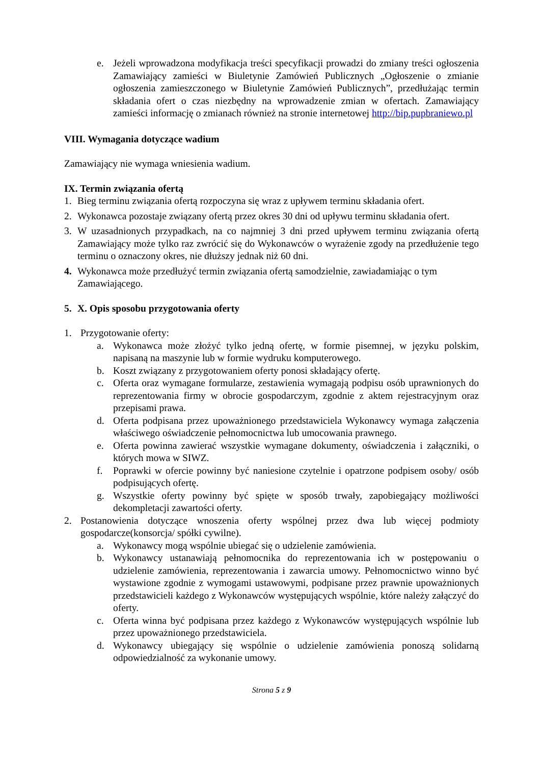e. Jeżeli wprowadzona modyfikacja treści specyfikacji prowadzi do zmiany treści ogłoszenia Zamawiający zamieści w Biuletynie Zamówień Publicznych „Ogłoszenie o zmianie ogłoszenia zamieszczonego w Biuletynie Zamówień Publicznych”, przedłużając termin składania ofert o czas niezbędny na wprowadzenie zmian w ofertach. Zamawiający zamieści informację o zmianach również na stronie internetowej http://bip.pupbraniewo.pl
VIII. Wymagania dotyczące wadium
Zamawiający nie wymaga wniesienia wadium.
IX. Termin związania ofertą
1. Bieg terminu związania ofertą rozpoczyna się wraz z upływem terminu składania ofert.
2. Wykonawca pozostaje związany ofertą przez okres 30 dni od upływu terminu składania ofert.
3. W uzasadnionych przypadkach, na co najmniej 3 dni przed upływem terminu związania ofertą Zamawiający może tylko raz zwrócić się do Wykonawców o wyrażenie zgody na przedłużenie tego terminu o oznaczony okres, nie dłuższy jednak niż 60 dni.
4. Wykonawca może przedłużyć termin związania ofertą samodzielnie, zawiadamiając o tym Zamawiającego.
5. X. Opis sposobu przygotowania oferty
1. Przygotowanie oferty:
a. Wykonawca może złożyć tylko jedną ofertę, w formie pisemnej, w języku polskim, napisaną na maszynie lub w formie wydruku komputerowego.
b. Koszt związany z przygotowaniem oferty ponosi składający ofertę.
c. Oferta oraz wymagane formularze, zestawienia wymagają podpisu osób uprawnionych do reprezentowania firmy w obrocie gospodarczym, zgodnie z aktem rejestracyjnym oraz przepisami prawa.
d. Oferta podpisana przez upoważnionego przedstawiciela Wykonawcy wymaga załączenia właściwego oświadczenie pełnomocnictwa lub umocowania prawnego.
e. Oferta powinna zawierać wszystkie wymagane dokumenty, oświadczenia i załączniki, o których mowa w SIWZ.
f. Poprawki w ofercie powinny być naniesione czytelnie i opatrzone podpisem osoby/ osób podpisujących ofertę.
g. Wszystkie oferty powinny być spięte w sposób trwały, zapobiegający możliwości dekompletacji zawartości oferty.
2. Postanowienia dotyczące wnoszenia oferty wspólnej przez dwa lub więcej podmioty gospodarcze(konsorcja/ spółki cywilne).
a. Wykonawcy mogą wspólnie ubiegać się o udzielenie zamówienia.
b. Wykonawcy ustanawiają pełnomocnika do reprezentowania ich w postępowaniu o udzielenie zamówienia, reprezentowania i zawarcia umowy. Pełnomocnictwo winno być wystawione zgodnie z wymogami ustawowymi, podpisane przez prawnie upoważnionych przedstawicieli każdego z Wykonawców występujących wspólnie, które należy załączyć do oferty.
c. Oferta winna być podpisana przez każdego z Wykonawców występujących wspólnie lub przez upoważnionego przedstawiciela.
d. Wykonawcy ubiegający się wspólnie o udzielenie zamówienia ponoszą solidarną odpowiedzialność za wykonanie umowy.
Strona 5 z 9